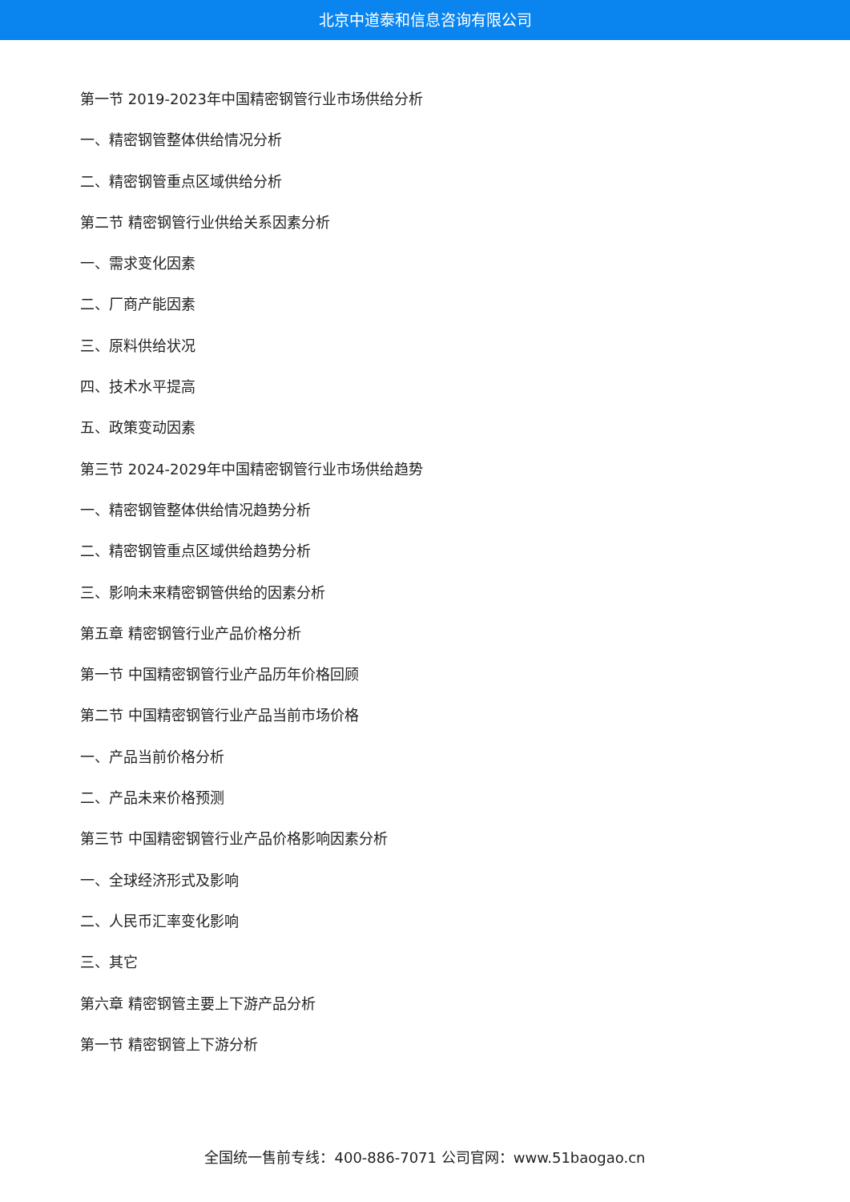北京中道泰和信息咨询有限公司
第一节 2019-2023年中国精密钢管行业市场供给分析
一、精密钢管整体供给情况分析
二、精密钢管重点区域供给分析
第二节 精密钢管行业供给关系因素分析
一、需求变化因素
二、厂商产能因素
三、原料供给状况
四、技术水平提高
五、政策变动因素
第三节 2024-2029年中国精密钢管行业市场供给趋势
一、精密钢管整体供给情况趋势分析
二、精密钢管重点区域供给趋势分析
三、影响未来精密钢管供给的因素分析
第五章 精密钢管行业产品价格分析
第一节 中国精密钢管行业产品历年价格回顾
第二节 中国精密钢管行业产品当前市场价格
一、产品当前价格分析
二、产品未来价格预测
第三节 中国精密钢管行业产品价格影响因素分析
一、全球经济形式及影响
二、人民币汇率变化影响
三、其它
第六章 精密钢管主要上下游产品分析
第一节 精密钢管上下游分析
全国统一售前专线：400-886-7071 公司官网：www.51baogao.cn